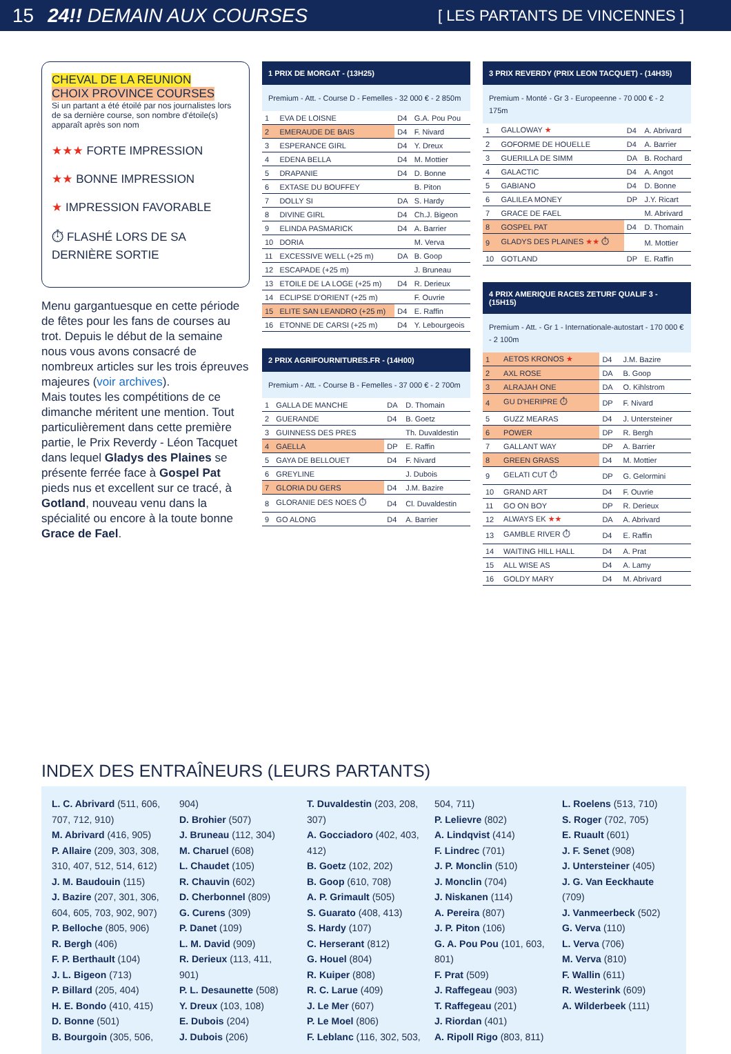15 24!! DEMAIN AUX COURSES [ LES PARTANTS DE VINCENNES ]
CHEVAL DE LA REUNION
CHOIX PROVINCE COURSES
Si un partant a été étoilé par nos journalistes lors de sa dernière course, son nombre d'étoile(s) apparaît après son nom
★★★ FORTE IMPRESSION
★★ BONNE IMPRESSION
★ IMPRESSION FAVORABLE
⏱ FLASHÉ LORS DE SA DERNIÈRE SORTIE
Menu gargantuesque en cette période de fêtes pour les fans de courses au trot. Depuis le début de la semaine nous vous avons consacré de nombreux articles sur les trois épreuves majeures (voir archives).
Mais toutes les compétitions de ce dimanche méritent une mention. Tout particulièrement dans cette première partie, le Prix Reverdy - Léon Tacquet dans lequel Gladys des Plaines se présente ferrée face à Gospel Pat pieds nus et excellent sur ce tracé, à Gotland, nouveau venu dans la spécialité ou encore à la toute bonne Grace de Fael.
1 PRIX DE MORGAT - (13H25)
Premium - Att. - Course D - Femelles - 32 000 € - 2 850m
| 1 | EVA DE LOISNE | D4 | G.A. Pou Pou |
| 2 | EMERAUDE DE BAIS | D4 | F. Nivard |
| 3 | ESPERANCE GIRL | D4 | Y. Dreux |
| 4 | EDENA BELLA | D4 | M. Mottier |
| 5 | DRAPANIE | D4 | D. Bonne |
| 6 | EXTASE DU BOUFFEY | | B. Piton |
| 7 | DOLLY SI | DA | S. Hardy |
| 8 | DIVINE GIRL | D4 | Ch.J. Bigeon |
| 9 | ELINDA PASMARICK | D4 | A. Barrier |
| 10 | DORIA | | M. Verva |
| 11 | EXCESSIVE WELL (+25 m) | DA | B. Goop |
| 12 | ESCAPADE (+25 m) | | J. Bruneau |
| 13 | ETOILE DE LA LOGE (+25 m) | D4 | R. Derieux |
| 14 | ECLIPSE D'ORIENT (+25 m) | | F. Ouvrie |
| 15 | ELITE SAN LEANDRO (+25 m) | D4 | E. Raffin |
| 16 | ETONNE DE CARSI (+25 m) | D4 | Y. Lebourgeois |
2 PRIX AGRIFOURNITURES.FR - (14H00)
Premium - Att. - Course B - Femelles - 37 000 € - 2 700m
| 1 | GALLA DE MANCHE | DA | D. Thomain |
| 2 | GUERANDE | D4 | B. Goetz |
| 3 | GUINNESS DES PRES | | Th. Duvaldestin |
| 4 | GAELLA | DP | E. Raffin |
| 5 | GAYA DE BELLOUET | D4 | F. Nivard |
| 6 | GREYLINE | | J. Dubois |
| 7 | GLORIA DU GERS | D4 | J.M. Bazire |
| 8 | GLORANIE DES NOES ⏱ | D4 | Cl. Duvaldestin |
| 9 | GO ALONG | D4 | A. Barrier |
3 PRIX REVERDY (PRIX LEON TACQUET) - (14H35)
Premium - Monté - Gr 3 - Europeenne - 70 000 € - 2 175m
| 1 | GALLOWAY ★ | D4 | A. Abrivard |
| 2 | GOFORME DE HOUELLE | D4 | A. Barrier |
| 3 | GUERILLA DE SIMM | DA | B. Rochard |
| 4 | GALACTIC | D4 | A. Angot |
| 5 | GABIANO | D4 | D. Bonne |
| 6 | GALILEA MONEY | DP | J.Y. Ricart |
| 7 | GRACE DE FAEL | | M. Abrivard |
| 8 | GOSPEL PAT | D4 | D. Thomain |
| 9 | GLADYS DES PLAINES ★★ ⏱ | | M. Mottier |
| 10 | GOTLAND | DP | E. Raffin |
4 PRIX AMERIQUE RACES ZETURF QUALIF 3 - (15H15)
Premium - Att. - Gr 1 - Internationale-autostart - 170 000 € - 2 100m
| 1 | AETOS KRONOS ★ | D4 | J.M. Bazire |
| 2 | AXL ROSE | DA | B. Goop |
| 3 | ALRAJAH ONE | DA | O. Kihlstrom |
| 4 | GU D'HERIPRE ⏱ | DP | F. Nivard |
| 5 | GUZZ MEARAS | D4 | J. Untersteiner |
| 6 | POWER | DP | R. Bergh |
| 7 | GALLANT WAY | DP | A. Barrier |
| 8 | GREEN GRASS | D4 | M. Mottier |
| 9 | GELATI CUT ⏱ | DP | G. Gelormini |
| 10 | GRAND ART | D4 | F. Ouvrie |
| 11 | GO ON BOY | DP | R. Derieux |
| 12 | ALWAYS EK ★★ | DA | A. Abrivard |
| 13 | GAMBLE RIVER ⏱ | D4 | E. Raffin |
| 14 | WAITING HILL HALL | D4 | A. Prat |
| 15 | ALL WISE AS | D4 | A. Lamy |
| 16 | GOLDY MARY | D4 | M. Abrivard |
INDEX DES ENTRAÎNEURS (LEURS PARTANTS)
L. C. Abrivard (511, 606, 707, 712, 910)
M. Abrivard (416, 905)
P. Allaire (209, 303, 308, 310, 407, 512, 514, 612)
J. M. Baudouin (115)
J. Bazire (207, 301, 306, 604, 605, 703, 902, 907)
P. Belloche (805, 906)
R. Bergh (406)
F. P. Berthault (104)
J. L. Bigeon (713)
P. Billard (205, 404)
H. E. Bondo (410, 415)
D. Bonne (501)
B. Bourgoin (305, 506, 904)
D. Brohier (507)
J. Bruneau (112, 304)
M. Charuel (608)
L. Chaudet (105)
R. Chauvin (602)
D. Cherbonnel (809)
G. Curens (309)
P. Danet (109)
L. M. David (909)
R. Derieux (113, 411, 901)
P. L. Desaunette (508)
Y. Dreux (103, 108)
E. Dubois (204)
J. Dubois (206)
T. Duvaldestin (203, 208, 307)
A. Gocciadoro (402, 403, 412)
B. Goetz (102, 202)
B. Goop (610, 708)
A. P. Grimault (505)
S. Guarato (408, 413)
S. Hardy (107)
C. Herserant (812)
G. Houel (804)
R. Kuiper (808)
R. C. Larue (409)
J. Le Mer (607)
P. Le Moel (806)
F. Leblanc (116, 302, 503, 504, 711)
P. Lelievre (802)
A. Lindqvist (414)
F. Lindrec (701)
J. P. Monclin (510)
J. Monclin (704)
J. Niskanen (114)
A. Pereira (807)
J. P. Piton (106)
G. A. Pou Pou (101, 603, 801)
F. Prat (509)
J. Raffegeau (903)
T. Raffegeau (201)
J. Riordan (401)
A. Ripoll Rigo (803, 811)
L. Roelens (513, 710)
S. Roger (702, 705)
E. Ruault (601)
J. F. Senet (908)
J. Untersteiner (405)
J. G. Van Eeckhaute (709)
J. Vanmeerbeck (502)
G. Verva (110)
L. Verva (706)
M. Verva (810)
F. Wallin (611)
R. Westerink (609)
A. Wilderbeek (111)